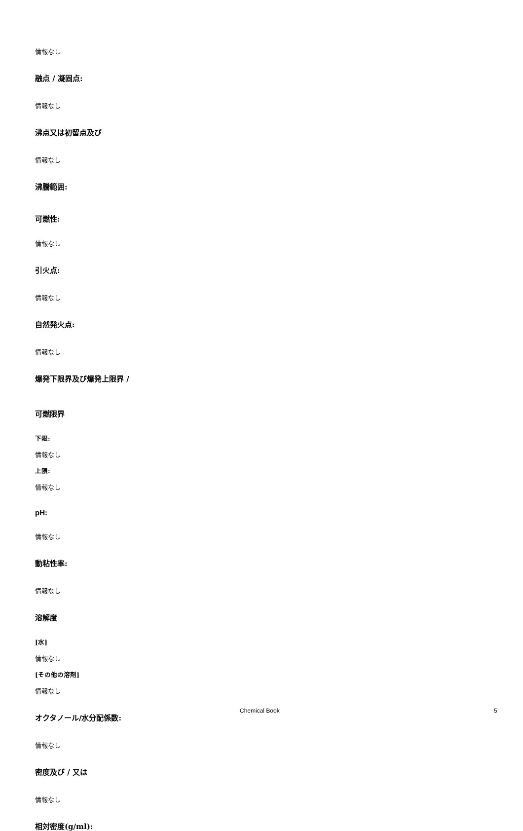情報なし
融点 / 凝固点:
情報なし
沸点又は初留点及び
情報なし
沸騰範囲:
可燃性:
情報なし
引火点:
情報なし
自然発火点:
情報なし
爆発下限界及び爆発上限界 /
可燃限界
下限:
情報なし
上限:
情報なし
pH:
情報なし
動粘性率:
情報なし
溶解度
[水]
情報なし
[その他の溶剤]
情報なし
オクタノール/水分配係数:
情報なし
密度及び / 又は
情報なし
相対密度(g/ml):
Chemical Book 5